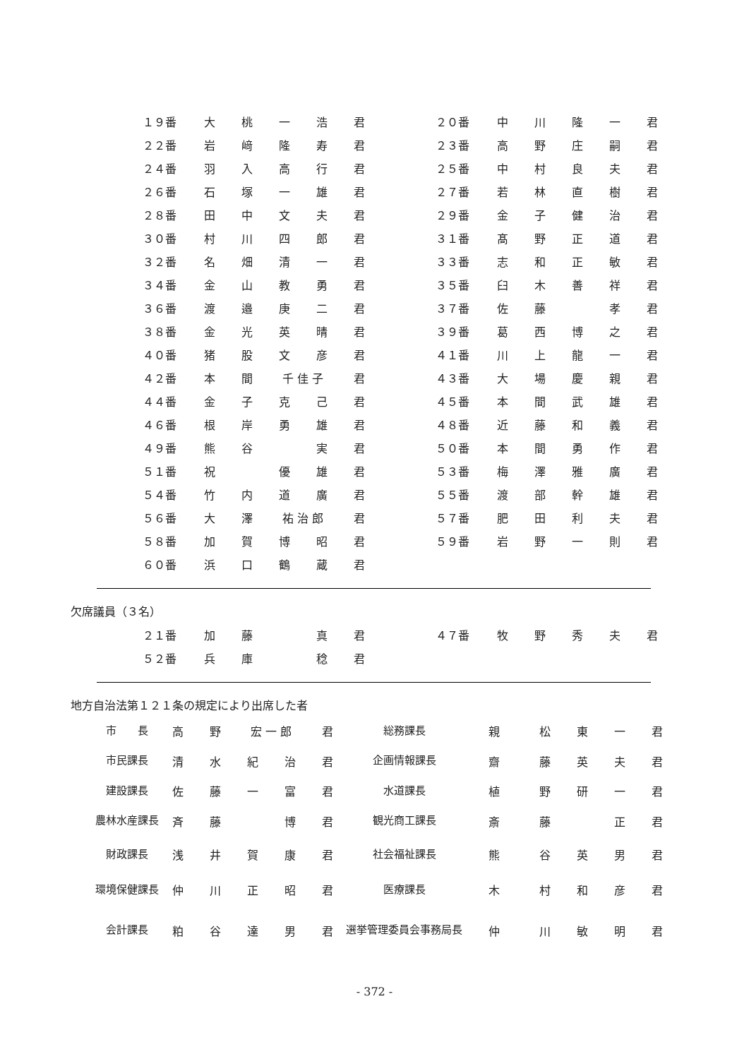| １９番 | 大 | 桃 | 一 | 浩 | 君 | | ２０番 | 中 | 川 | 隆 | 一 | 君 |
| ２２番 | 岩 | 﨑 | 隆 | 寿 | 君 | | ２３番 | 高 | 野 | 庄 | 嗣 | 君 |
| ２４番 | 羽 | 入 | 高 | 行 | 君 | | ２５番 | 中 | 村 | 良 | 夫 | 君 |
| ２６番 | 石 | 塚 | 一 | 雄 | 君 | | ２７番 | 若 | 林 | 直 | 樹 | 君 |
| ２８番 | 田 | 中 | 文 | 夫 | 君 | | ２９番 | 金 | 子 | 健 | 治 | 君 |
| ３０番 | 村 | 川 | 四 | 郎 | 君 | | ３１番 | 髙 | 野 | 正 | 道 | 君 |
| ３２番 | 名 | 畑 | 清 | 一 | 君 | | ３３番 | 志 | 和 | 正 | 敏 | 君 |
| ３４番 | 金 | 山 | 教 | 勇 | 君 | | ３５番 | 臼 | 木 | 善 | 祥 | 君 |
| ３６番 | 渡 | 邉 | 庚 | 二 | 君 | | ３７番 | 佐 | 藤 | | 孝 | 君 |
| ３８番 | 金 | 光 | 英 | 晴 | 君 | | ３９番 | 葛 | 西 | 博 | 之 | 君 |
| ４０番 | 猪 | 股 | 文 | 彦 | 君 | | ４１番 | 川 | 上 | 龍 | 一 | 君 |
| ４２番 | 本 | 間 | 千 佳 子 | | 君 | | ４３番 | 大 | 場 | 慶 | 親 | 君 |
| ４４番 | 金 | 子 | 克 | 己 | 君 | | ４５番 | 本 | 間 | 武 | 雄 | 君 |
| ４６番 | 根 | 岸 | 勇 | 雄 | 君 | | ４８番 | 近 | 藤 | 和 | 義 | 君 |
| ４９番 | 熊 | 谷 | | 実 | 君 | | ５０番 | 本 | 間 | 勇 | 作 | 君 |
| ５１番 | 祝 | | 優 | 雄 | 君 | | ５３番 | 梅 | 澤 | 雅 | 廣 | 君 |
| ５４番 | 竹 | 内 | 道 | 廣 | 君 | | ５５番 | 渡 | 部 | 幹 | 雄 | 君 |
| ５６番 | 大 | 澤 | 祐 治 郎 | | 君 | | ５７番 | 肥 | 田 | 利 | 夫 | 君 |
| ５８番 | 加 | 賀 | 博 | 昭 | 君 | | ５９番 | 岩 | 野 | 一 | 則 | 君 |
| ６０番 | 浜 | 口 | 鶴 | 蔵 | 君 | | | | | | | |
欠席議員（３名）
| ２１番 | 加 | 藤 | | 真 | 君 | | ４７番 | 牧 | 野 | 秀 | 夫 | 君 |
| ５２番 | 兵 | 庫 | | 稔 | 君 | | | | | | | |
地方自治法第１２１条の規定により出席した者
| 市 長 | 高 | 野 | 宏 一 郎 | | 君 | 総務課長 | 親 | 松 | 東 | 一 | 君 |
| 市民課長 | 清 | 水 | 紀 | 治 | 君 | 企画情報課長 | 齋 | 藤 | 英 | 夫 | 君 |
| 建設課長 | 佐 | 藤 | 一 | 富 | 君 | 水道課長 | 植 | 野 | 研 | 一 | 君 |
| 農林水産課長 | 斉 | 藤 | | 博 | 君 | 観光商工課長 | 斎 | 藤 | | 正 | 君 |
| 財政課長 | 浅 | 井 | 賀 | 康 | 君 | 社会福祉課長 | 熊 | 谷 | 英 | 男 | 君 |
| 環境保健課長 | 仲 | 川 | 正 | 昭 | 君 | 医療課長 | 木 | 村 | 和 | 彦 | 君 |
| 会計課長 | 粕 | 谷 | 達 | 男 | 君 | 選挙管理委員会事務局長 | 仲 | 川 | 敏 | 明 | 君 |
- 372 -